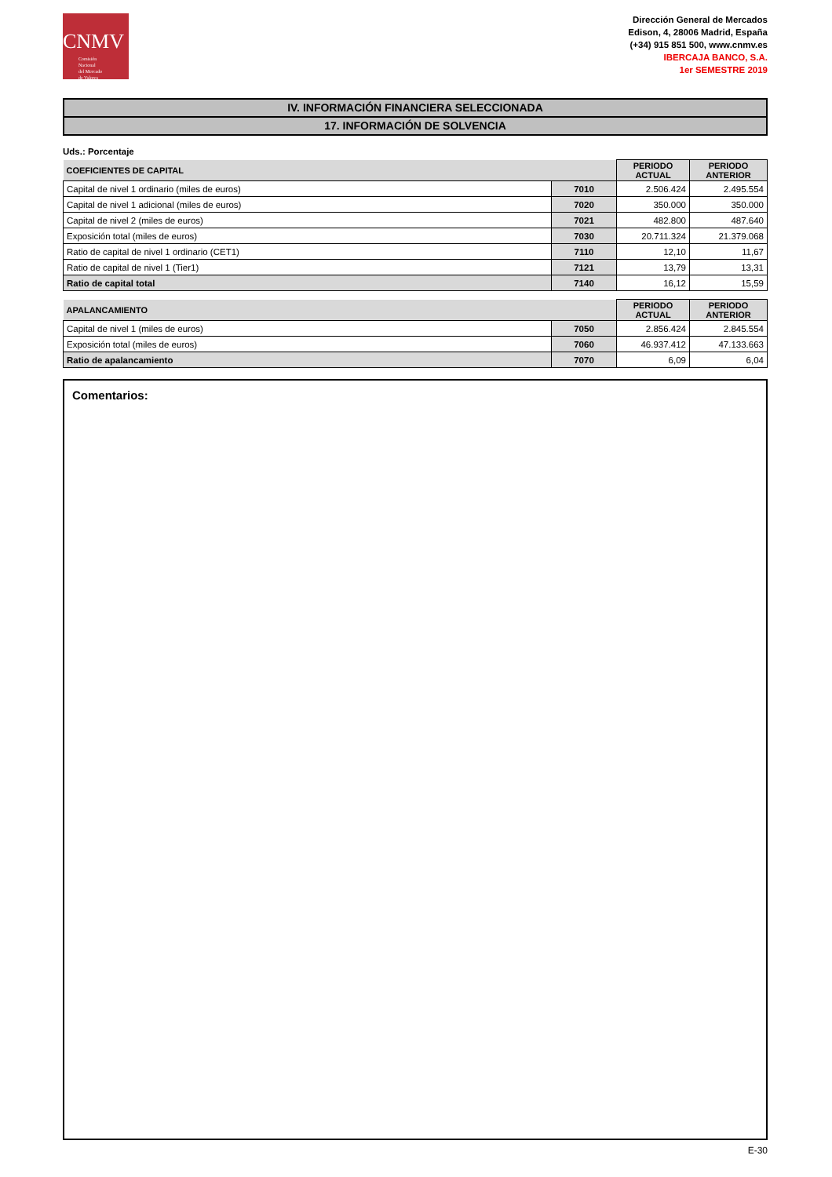CNMV
Comisión
Nacional
del Mercado
de Valores
Dirección General de Mercados
Edison, 4, 28006 Madrid, España
(+34) 915 851 500, www.cnmv.es
IBERCAJA BANCO, S.A.
1er SEMESTRE 2019
IV. INFORMACIÓN FINANCIERA SELECCIONADA
17. INFORMACIÓN DE SOLVENCIA
Uds.: Porcentaje
| COEFICIENTES DE CAPITAL | | PERIODO ACTUAL | PERIODO ANTERIOR |
| --- | --- | --- | --- |
| Capital de nivel 1 ordinario (miles de euros) | 7010 | 2.506.424 | 2.495.554 |
| Capital de nivel 1 adicional (miles de euros) | 7020 | 350.000 | 350.000 |
| Capital de nivel 2 (miles de euros) | 7021 | 482.800 | 487.640 |
| Exposición total (miles de euros) | 7030 | 20.711.324 | 21.379.068 |
| Ratio de capital de nivel 1 ordinario (CET1) | 7110 | 12,10 | 11,67 |
| Ratio de capital de nivel 1 (Tier1) | 7121 | 13,79 | 13,31 |
| Ratio de capital total | 7140 | 16,12 | 15,59 |
| APALANCAMIENTO | | PERIODO ACTUAL | PERIODO ANTERIOR |
| --- | --- | --- | --- |
| Capital de nivel 1 (miles de euros) | 7050 | 2.856.424 | 2.845.554 |
| Exposición total (miles de euros) | 7060 | 46.937.412 | 47.133.663 |
| Ratio de apalancamiento | 7070 | 6,09 | 6,04 |
Comentarios:
E-30